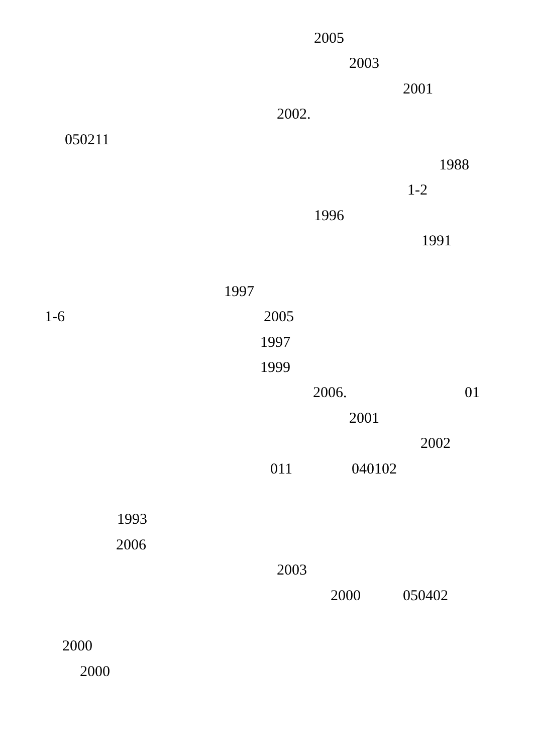2005
2003
2001
2002.
050211
1988
1-2
1996
1991
1997
1-6 2005
1997
1999
2006. 01
2001
2002
011 040102
1993
2006
2003
2000 050402
2000
2000